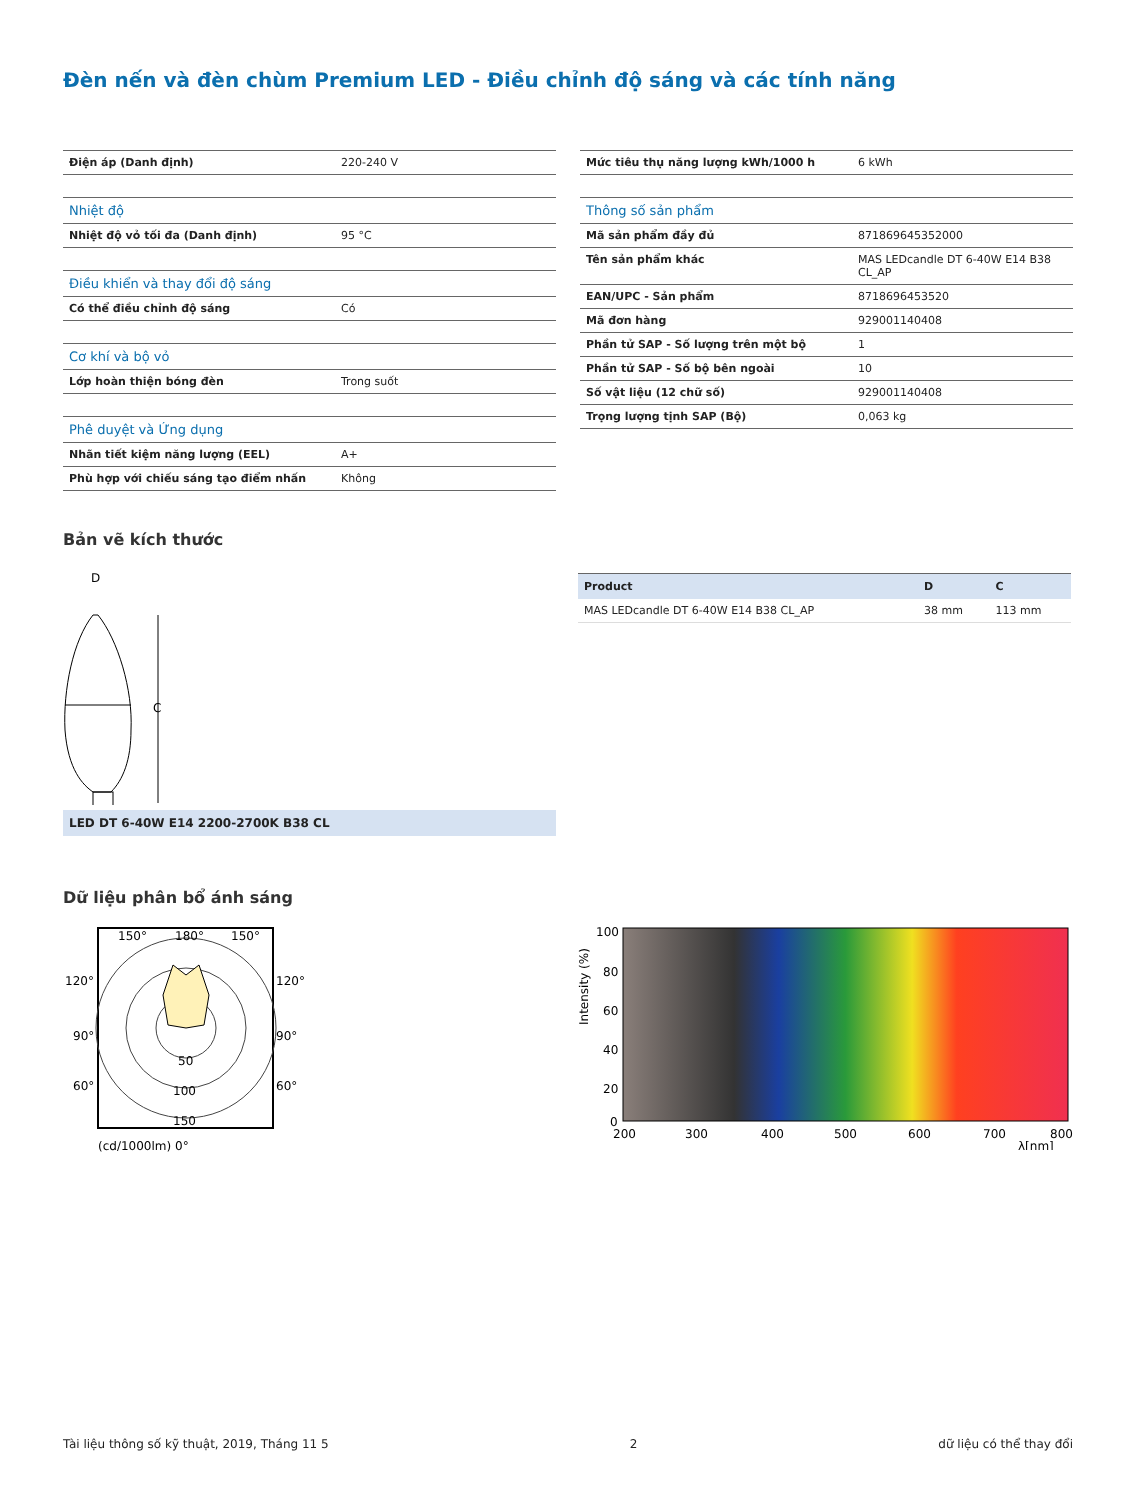Đèn nến và đèn chùm Premium LED - Điều chỉnh độ sáng và các tính năng
| Điện áp (Danh định) | 220-240 V |
| Nhiệt độ | |
| Nhiệt độ vỏ tối đa (Danh định) | 95 °C |
| Điều khiển và thay đổi độ sáng | |
| Có thể điều chỉnh độ sáng | Có |
| Cơ khí và bộ vỏ | |
| Lớp hoàn thiện bóng đèn | Trong suốt |
| Phê duyệt và Ứng dụng | |
| Nhãn tiết kiệm năng lượng (EEL) | A+ |
| Phù hợp với chiếu sáng tạo điểm nhấn | Không |
| Mức tiêu thụ năng lượng kWh/1000 h | 6 kWh |
| Thông số sản phẩm | |
| Mã sản phẩm đầy đủ | 871869645352000 |
| Tên sản phẩm khác | MAS LEDcandle DT 6-40W E14 B38 CL_AP |
| EAN/UPC - Sản phẩm | 8718696453520 |
| Mã đơn hàng | 929001140408 |
| Phần tử SAP - Số lượng trên một bộ | 1 |
| Phần tử SAP - Số bộ bên ngoài | 10 |
| Số vật liệu (12 chữ số) | 929001140408 |
| Trọng lượng tịnh SAP (Bộ) | 0,063 kg |
Bản vẽ kích thước
D
C
| Product | D | C |
| --- | --- | --- |
| MAS LEDcandle DT 6-40W E14 B38 CL_AP | 38 mm | 113 mm |
LED DT 6-40W E14 2200-2700K B38 CL
Dữ liệu phân bổ ánh sáng
150°
180°
150°
120°
120°
90°
90°
60°
60°
50
100
150
(cd/1000lm) 0°
100
80
60
40
20
0
Intensity (%)
200
300
400
500
600
700
800
λ[nm]
Tài liệu thông số kỹ thuật, 2019, Tháng 11 5 2 dữ liệu có thể thay đổi